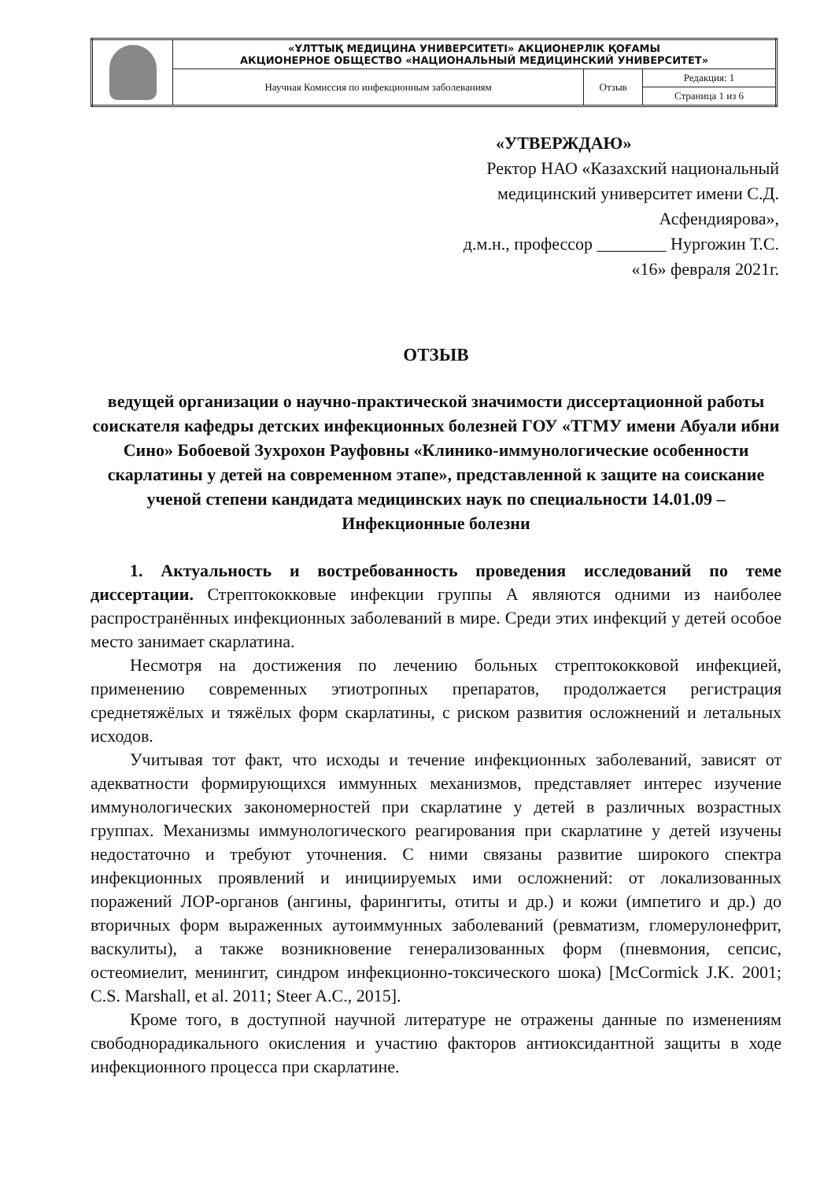| | «ҰЛТТЫҚ МЕДИЦИНА УНИВЕРСИТЕТІ» АКЦИОНЕРЛІК ҚОҒАМЫ АКЦИОНЕРНОЕ ОБЩЕСТВО «НАЦИОНАЛЬНЫЙ МЕДИЦИНСКИЙ УНИВЕРСИТЕТ» | | |
| | Научная Комиссия по инфекционным заболеваниям | Отзыв | Редакция: 1 |
| | | | Страница 1 из 6 |
«УТВЕРЖДАЮ»
Ректор НАО «Казахский национальный медицинский университет имени С.Д. Асфендиярова»,
д.м.н., профессор ________ Нургожин Т.С.
«16» февраля 2021г.
ОТЗЫВ
ведущей организации о научно-практической значимости диссертационной работы соискателя кафедры детских инфекционных болезней ГОУ «ТГМУ имени Абуали ибни Сино» Бобоевой Зухрохон Рауфовны «Клинико-иммунологические особенности скарлатины у детей на современном этапе», представленной к защите на соискание ученой степени кандидата медицинских наук по специальности 14.01.09 – Инфекционные болезни
1. Актуальность и востребованность проведения исследований по теме диссертации. Стрептококковые инфекции группы А являются одними из наиболее распространённых инфекционных заболеваний в мире. Среди этих инфекций у детей особое место занимает скарлатина.
Несмотря на достижения по лечению больных стрептококковой инфекцией, применению современных этиотропных препаратов, продолжается регистрация среднетяжёлых и тяжёлых форм скарлатины, с риском развития осложнений и летальных исходов.
Учитывая тот факт, что исходы и течение инфекционных заболеваний, зависят от адекватности формирующихся иммунных механизмов, представляет интерес изучение иммунологических закономерностей при скарлатине у детей в различных возрастных группах. Механизмы иммунологического реагирования при скарлатине у детей изучены недостаточно и требуют уточнения. С ними связаны развитие широкого спектра инфекционных проявлений и инициируемых ими осложнений: от локализованных поражений ЛОР-органов (ангины, фарингиты, отиты и др.) и кожи (импетиго и др.) до вторичных форм выраженных аутоиммунных заболеваний (ревматизм, гломерулонефрит, васкулиты), а также возникновение генерализованных форм (пневмония, сепсис, остеомиелит, менингит, синдром инфекционно-токсического шока) [McCormick J.K. 2001; C.S. Marshall, et al. 2011; Steer A.C., 2015].
Кроме того, в доступной научной литературе не отражены данные по изменениям свободнорадикального окисления и участию факторов антиоксидантной защиты в ходе инфекционного процесса при скарлатине.